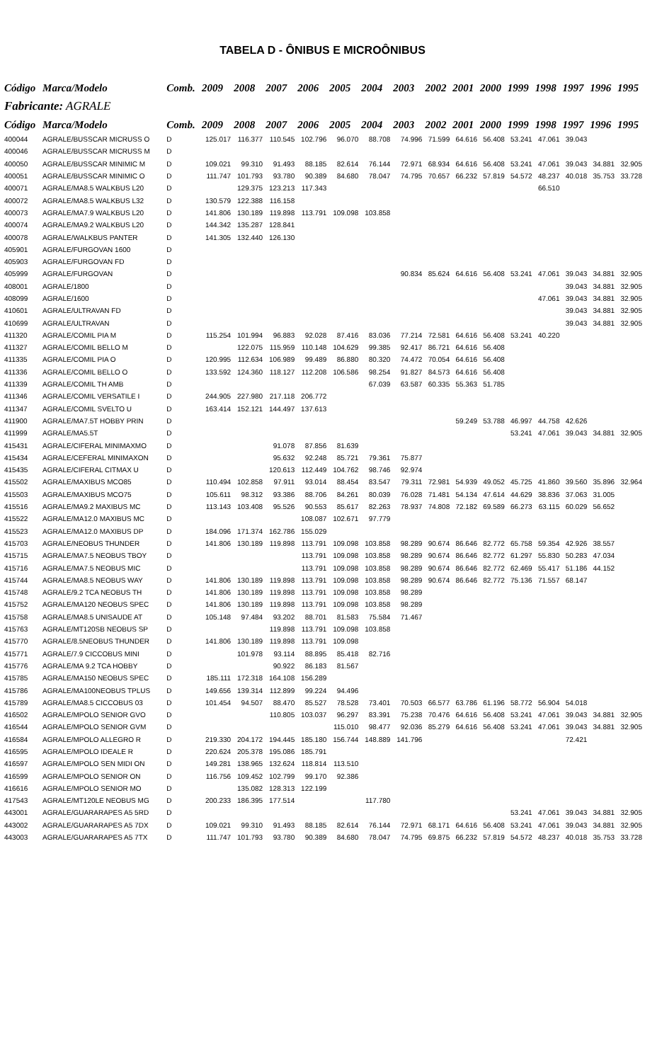TABELA D - ÔNIBUS E MICROÔNIBUS
| Código | Marca/Modelo | Comb. | 2009 | 2008 | 2007 | 2006 | 2005 | 2004 | 2003 | 2002 | 2001 | 2000 | 1999 | 1998 | 1997 | 1996 | 1995 |
| --- | --- | --- | --- | --- | --- | --- | --- | --- | --- | --- | --- | --- | --- | --- | --- | --- | --- |
| Fabricante: AGRALE | | | | | | | | | | | | | | | | | |
| Código | Marca/Modelo | Comb. | 2009 | 2008 | 2007 | 2006 | 2005 | 2004 | 2003 | 2002 | 2001 | 2000 | 1999 | 1998 | 1997 | 1996 | 1995 |
| 400044 | AGRALE/BUSSCAR MICRUSS O | D | 125.017 | 116.377 | 110.545 | 102.796 | 96.070 | 88.708 | 74.996 | 71.599 | 64.616 | 56.408 | 53.241 | 47.061 | 39.043 | | |
| 400046 | AGRALE/BUSSCAR MICRUSS M | D | | | | | | | | | | | | | | | |
| 400050 | AGRALE/BUSSCAR MINIMIC M | D | 109.021 | 99.310 | 91.493 | 88.185 | 82.614 | 76.144 | 72.971 | 68.934 | 64.616 | 56.408 | 53.241 | 47.061 | 39.043 | 34.881 | 32.905 |
| 400051 | AGRALE/BUSSCAR MINIMIC O | D | 111.747 | 101.793 | 93.780 | 90.389 | 84.680 | 78.047 | 74.795 | 70.657 | 66.232 | 57.819 | 54.572 | 48.237 | 40.018 | 35.753 | 33.728 |
| 400071 | AGRALE/MA8.5 WALKBUS L20 | D | | 129.375 | 123.213 | 117.343 | | | | | | | | 66.510 | | | |
| 400072 | AGRALE/MA8.5 WALKBUS L32 | D | 130.579 | 122.388 | 116.158 | | | | | | | | | | | | |
| 400073 | AGRALE/MA7.9 WALKBUS L20 | D | 141.806 | 130.189 | 119.898 | 113.791 | 109.098 | 103.858 | | | | | | | | | |
| 400074 | AGRALE/MA9.2 WALKBUS L20 | D | 144.342 | 135.287 | 128.841 | | | | | | | | | | | | |
| 400078 | AGRALE/WALKBUS PANTER | D | 141.305 | 132.440 | 126.130 | | | | | | | | | | | | |
| 405901 | AGRALE/FURGOVAN 1600 | D | | | | | | | | | | | | | | | |
| 405903 | AGRALE/FURGOVAN FD | D | | | | | | | | | | | | | | | |
| 405999 | AGRALE/FURGOVAN | D | | | | | | | 90.834 | 85.624 | 64.616 | 56.408 | 53.241 | 47.061 | 39.043 | 34.881 | 32.905 |
| 408001 | AGRALE/1800 | D | | | | | | | | | | | | | 39.043 | 34.881 | 32.905 |
| 408099 | AGRALE/1600 | D | | | | | | | | | | | | 47.061 | 39.043 | 34.881 | 32.905 |
| 410601 | AGRALE/ULTRAVAN FD | D | | | | | | | | | | | | | 39.043 | 34.881 | 32.905 |
| 410699 | AGRALE/ULTRAVAN | D | | | | | | | | | | | | | 39.043 | 34.881 | 32.905 |
| 411320 | AGRALE/COMIL PIA M | D | 115.254 | 101.994 | 96.883 | 92.028 | 87.416 | 83.036 | 77.214 | 72.581 | 64.616 | 56.408 | 53.241 | 40.220 | | | |
| 411327 | AGRALE/COMIL BELLO M | D | | 122.075 | 115.959 | 110.148 | 104.629 | 99.385 | 92.417 | 86.721 | 64.616 | 56.408 | | | | | |
| 411335 | AGRALE/COMIL PIA O | D | 120.995 | 112.634 | 106.989 | 99.489 | 86.880 | 80.320 | 74.472 | 70.054 | 64.616 | 56.408 | | | | | |
| 411336 | AGRALE/COMIL BELLO O | D | 133.592 | 124.360 | 118.127 | 112.208 | 106.586 | 98.254 | 91.827 | 84.573 | 64.616 | 56.408 | | | | | |
| 411339 | AGRALE/COMIL TH AMB | D | | | | | | 67.039 | 63.587 | 60.335 | 55.363 | 51.785 | | | | | |
| 411346 | AGRALE/COMIL VERSATILE I | D | 244.905 | 227.980 | 217.118 | 206.772 | | | | | | | | | | | |
| 411347 | AGRALE/COMIL SVELTO U | D | 163.414 | 152.121 | 144.497 | 137.613 | | | | | | | | | | | |
| 411900 | AGRALE/MA7.5T HOBBY PRIN | D | | | | | | | | | 59.249 | 53.788 | 46.997 | 44.758 | 42.626 | | |
| 411999 | AGRALE/MA5.5T | D | | | | | | | | | | | 53.241 | 47.061 | 39.043 | 34.881 | 32.905 |
| 415431 | AGRALE/CIFERAL MINIMAXMO | D | | | 91.078 | 87.856 | 81.639 | | | | | | | | | | |
| 415434 | AGRALE/CEFERAL MINIMAXON | D | | | 95.632 | 92.248 | 85.721 | 79.361 | 75.877 | | | | | | | | |
| 415435 | AGRALE/CIFERAL CITMAX U | D | | | 120.613 | 112.449 | 104.762 | 98.746 | 92.974 | | | | | | | | |
| 415502 | AGRALE/MAXIBUS MCO85 | D | 110.494 | 102.858 | 97.911 | 93.014 | 88.454 | 83.547 | 79.311 | 72.981 | 54.939 | 49.052 | 45.725 | 41.860 | 39.560 | 35.896 | 32.964 |
| 415503 | AGRALE/MAXIBUS MCO75 | D | 105.611 | 98.312 | 93.386 | 88.706 | 84.261 | 80.039 | 76.028 | 71.481 | 54.134 | 47.614 | 44.629 | 38.836 | 37.063 | 31.005 | |
| 415516 | AGRALE/MA9.2 MAXIBUS MC | D | 113.143 | 103.408 | 95.526 | 90.553 | 85.617 | 82.263 | 78.937 | 74.808 | 72.182 | 69.589 | 66.273 | 63.115 | 60.029 | 56.652 | |
| 415522 | AGRALE/MA12.0 MAXIBUS MC | D | | | | 108.087 | 102.671 | 97.779 | | | | | | | | | |
| 415523 | AGRALE/MA12.0 MAXIBUS DP | D | 184.096 | 171.374 | 162.786 | 155.029 | | | | | | | | | | | |
| 415703 | AGRALE/NEOBUS THUNDER | D | 141.806 | 130.189 | 119.898 | 113.791 | 109.098 | 103.858 | 98.289 | 90.674 | 86.646 | 82.772 | 65.758 | 59.354 | 42.926 | 38.557 | |
| 415715 | AGRALE/MA7.5 NEOBUS TBOY | D | | | | 113.791 | 109.098 | 103.858 | 98.289 | 90.674 | 86.646 | 82.772 | 61.297 | 55.830 | 50.283 | 47.034 | |
| 415716 | AGRALE/MA7.5 NEOBUS MIC | D | | | | 113.791 | 109.098 | 103.858 | 98.289 | 90.674 | 86.646 | 82.772 | 62.469 | 55.417 | 51.186 | 44.152 | |
| 415744 | AGRALE/MA8.5 NEOBUS WAY | D | 141.806 | 130.189 | 119.898 | 113.791 | 109.098 | 103.858 | 98.289 | 90.674 | 86.646 | 82.772 | 75.136 | 71.557 | 68.147 | | |
| 415748 | AGRALE/9.2 TCA NEOBUS TH | D | 141.806 | 130.189 | 119.898 | 113.791 | 109.098 | 103.858 | 98.289 | | | | | | | | |
| 415752 | AGRALE/MA120 NEOBUS SPEC | D | 141.806 | 130.189 | 119.898 | 113.791 | 109.098 | 103.858 | 98.289 | | | | | | | | |
| 415758 | AGRALE/MA8.5 UNISAUDE AT | D | 105.148 | 97.484 | 93.202 | 88.701 | 81.583 | 75.584 | 71.467 | | | | | | | | |
| 415763 | AGRALE/MT120SB NEOBUS SP | D | | | 119.898 | 113.791 | 109.098 | 103.858 | | | | | | | | | |
| 415770 | AGRALE/8.5NEOBUS THUNDER | D | 141.806 | 130.189 | 119.898 | 113.791 | 109.098 | | | | | | | | | | |
| 415771 | AGRALE/7.9 CICCOBUS MINI | D | | 101.978 | 93.114 | 88.895 | 85.418 | 82.716 | | | | | | | | | |
| 415776 | AGRALE/MA 9.2 TCA HOBBY | D | | | 90.922 | 86.183 | 81.567 | | | | | | | | | | |
| 415785 | AGRALE/MA150 NEOBUS SPEC | D | 185.111 | 172.318 | 164.108 | 156.289 | | | | | | | | | | | |
| 415786 | AGRALE/MA100NEOBUS TPLUS | D | 149.656 | 139.314 | 112.899 | 99.224 | 94.496 | | | | | | | | | | |
| 415789 | AGRALE/MA8.5 CICCOBUS 03 | D | 101.454 | 94.507 | 88.470 | 85.527 | 78.528 | 73.401 | 70.503 | 66.577 | 63.786 | 61.196 | 58.772 | 56.904 | 54.018 | | |
| 416502 | AGRALE/MPOLO SENIOR GVO | D | | | 110.805 | 103.037 | 96.297 | 83.391 | 75.238 | 70.476 | 64.616 | 56.408 | 53.241 | 47.061 | 39.043 | 34.881 | 32.905 |
| 416544 | AGRALE/MPOLO SENIOR GVM | D | | | | | 115.010 | 98.477 | 92.036 | 85.279 | 64.616 | 56.408 | 53.241 | 47.061 | 39.043 | 34.881 | 32.905 |
| 416584 | AGRALE/MPOLO ALLEGRO R | D | 219.330 | 204.172 | 194.445 | 185.180 | 156.744 | 148.889 | 141.796 | | | | | | 72.421 | | |
| 416595 | AGRALE/MPOLO IDEALE R | D | 220.624 | 205.378 | 195.086 | 185.791 | | | | | | | | | | | |
| 416597 | AGRALE/MPOLO SEN MIDI ON | D | 149.281 | 138.965 | 132.624 | 118.814 | 113.510 | | | | | | | | | | |
| 416599 | AGRALE/MPOLO SENIOR ON | D | 116.756 | 109.452 | 102.799 | 99.170 | 92.386 | | | | | | | | | | |
| 416616 | AGRALE/MPOLO SENIOR MO | D | | 135.082 | 128.313 | 122.199 | | | | | | | | | | | |
| 417543 | AGRALE/MT120LE NEOBUS MG | D | 200.233 | 186.395 | 177.514 | | | 117.780 | | | | | | | | | |
| 443001 | AGRALE/GUARARAPES A5 5RD | D | | | | | | | | | | | 53.241 | 47.061 | 39.043 | 34.881 | 32.905 |
| 443002 | AGRALE/GUARARAPES A5 7DX | D | 109.021 | 99.310 | 91.493 | 88.185 | 82.614 | 76.144 | 72.971 | 68.171 | 64.616 | 56.408 | 53.241 | 47.061 | 39.043 | 34.881 | 32.905 |
| 443003 | AGRALE/GUARARAPES A5 7TX | D | 111.747 | 101.793 | 93.780 | 90.389 | 84.680 | 78.047 | 74.795 | 69.875 | 66.232 | 57.819 | 54.572 | 48.237 | 40.018 | 35.753 | 33.728 |